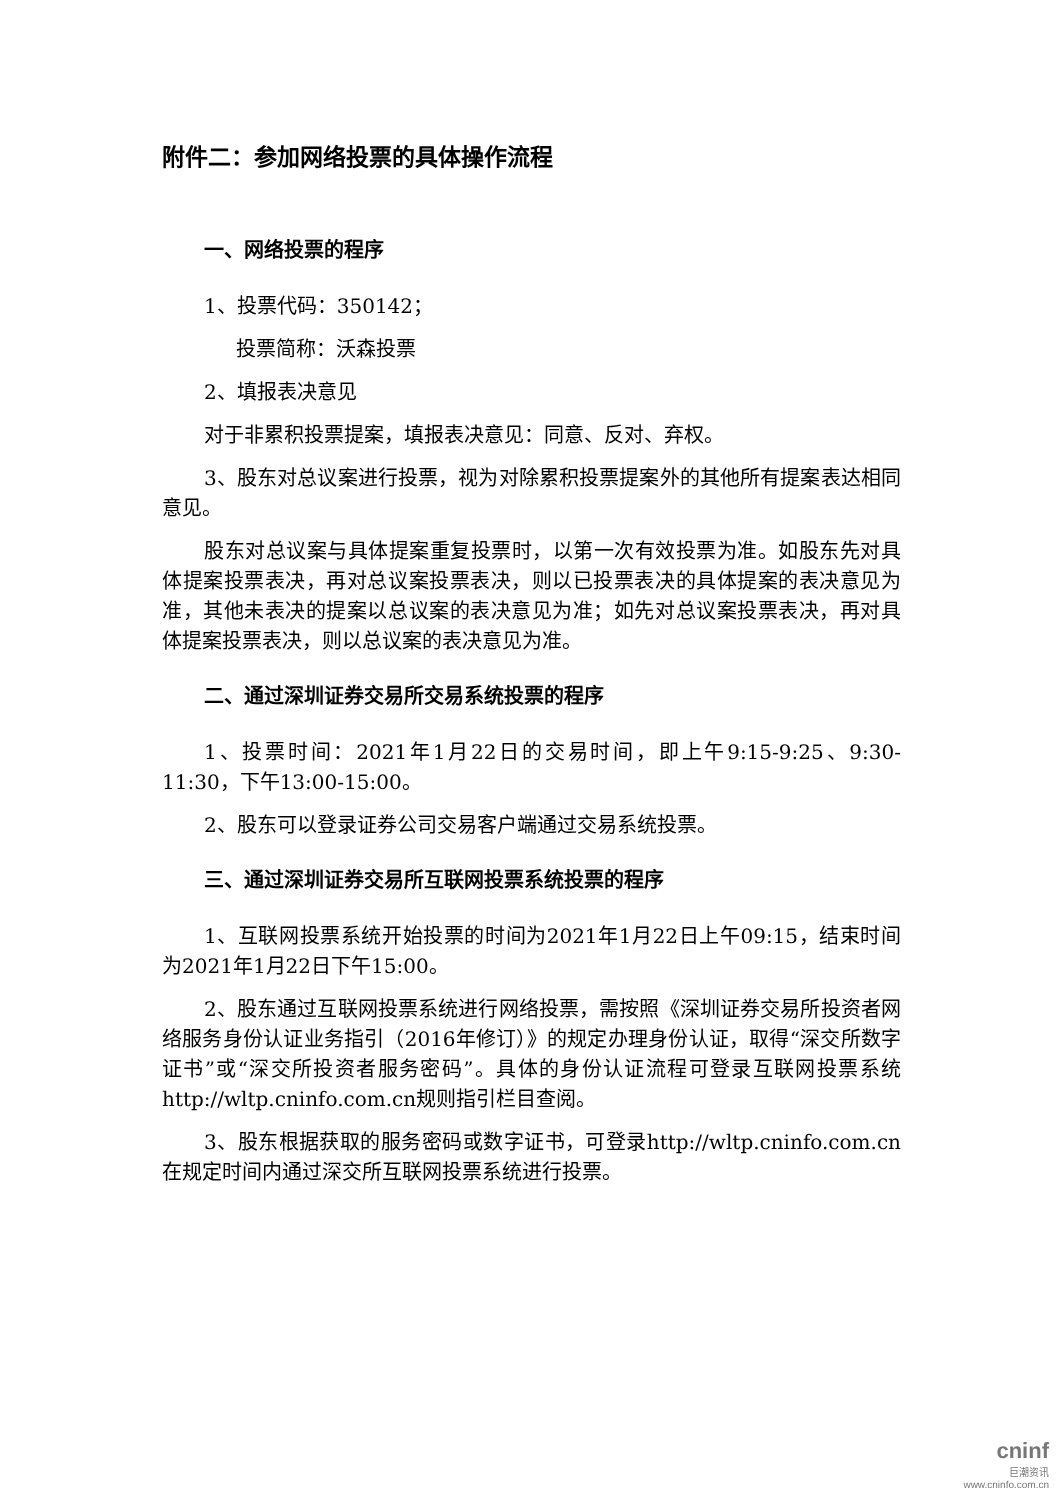附件二：参加网络投票的具体操作流程
一、网络投票的程序
1、投票代码：350142；
投票简称：沃森投票
2、填报表决意见
对于非累积投票提案，填报表决意见：同意、反对、弃权。
3、股东对总议案进行投票，视为对除累积投票提案外的其他所有提案表达相同意见。
股东对总议案与具体提案重复投票时，以第一次有效投票为准。如股东先对具体提案投票表决，再对总议案投票表决，则以已投票表决的具体提案的表决意见为准，其他未表决的提案以总议案的表决意见为准；如先对总议案投票表决，再对具体提案投票表决，则以总议案的表决意见为准。
二、通过深圳证券交易所交易系统投票的程序
1、投票时间：2021年1月22日的交易时间，即上午9:15-9:25、9:30-11:30，下午13:00-15:00。
2、股东可以登录证券公司交易客户端通过交易系统投票。
三、通过深圳证券交易所互联网投票系统投票的程序
1、互联网投票系统开始投票的时间为2021年1月22日上午09:15，结束时间为2021年1月22日下午15:00。
2、股东通过互联网投票系统进行网络投票，需按照《深圳证券交易所投资者网络服务身份认证业务指引（2016年修订）》的规定办理身份认证，取得“深交所数字证书”或“深交所投资者服务密码”。具体的身份认证流程可登录互联网投票系统http://wltp.cninfo.com.cn规则指引栏目查阅。
3、股东根据获取的服务密码或数字证书，可登录http://wltp.cninfo.com.cn在规定时间内通过深交所互联网投票系统进行投票。
cninf
巨潮资讯
www.cninfo.com.cn